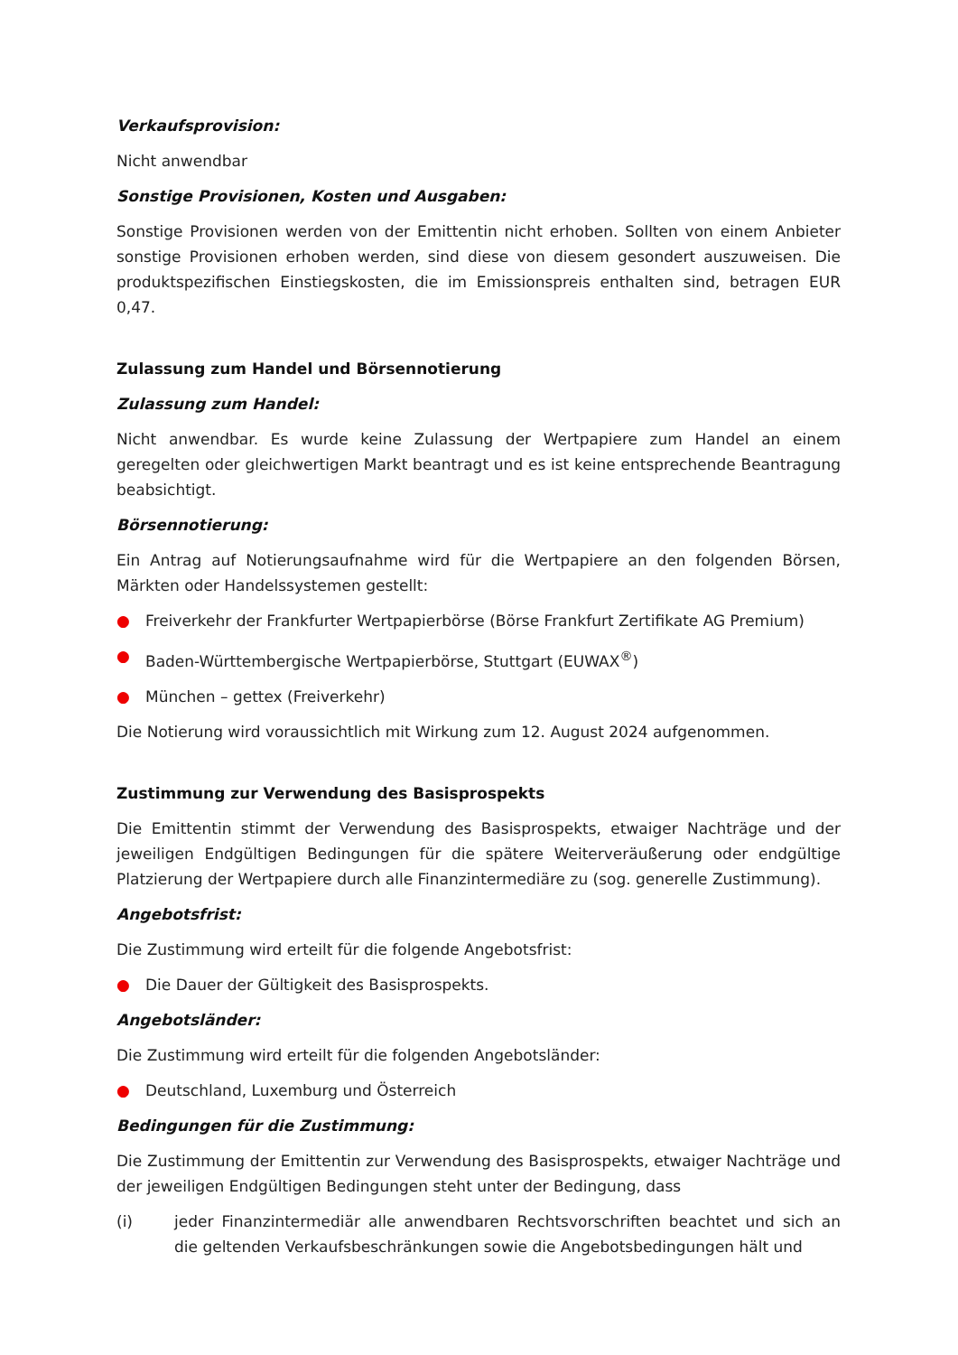Verkaufsprovision:
Nicht anwendbar
Sonstige Provisionen, Kosten und Ausgaben:
Sonstige Provisionen werden von der Emittentin nicht erhoben. Sollten von einem Anbieter sonstige Provisionen erhoben werden, sind diese von diesem gesondert auszuweisen. Die produktspezifischen Einstiegskosten, die im Emissionspreis enthalten sind, betragen EUR 0,47.
Zulassung zum Handel und Börsennotierung
Zulassung zum Handel:
Nicht anwendbar. Es wurde keine Zulassung der Wertpapiere zum Handel an einem geregelten oder gleichwertigen Markt beantragt und es ist keine entsprechende Beantragung beabsichtigt.
Börsennotierung:
Ein Antrag auf Notierungsaufnahme wird für die Wertpapiere an den folgenden Börsen, Märkten oder Handelssystemen gestellt:
● Freiverkehr der Frankfurter Wertpapierbörse (Börse Frankfurt Zertifikate AG Premium)
● Baden-Württembergische Wertpapierbörse, Stuttgart (EUWAX<sup>®</sup>)
● München – gettex (Freiverkehr)
Die Notierung wird voraussichtlich mit Wirkung zum 12. August 2024 aufgenommen.
Zustimmung zur Verwendung des Basisprospekts
Die Emittentin stimmt der Verwendung des Basisprospekts, etwaiger Nachträge und der jeweiligen Endgültigen Bedingungen für die spätere Weiterveräußerung oder endgültige Platzierung der Wertpapiere durch alle Finanzintermediäre zu (sog. generelle Zustimmung).
Angebotsfrist:
Die Zustimmung wird erteilt für die folgende Angebotsfrist:
● Die Dauer der Gültigkeit des Basisprospekts.
Angebotsländer:
Die Zustimmung wird erteilt für die folgenden Angebotsländer:
● Deutschland, Luxemburg und Österreich
Bedingungen für die Zustimmung:
Die Zustimmung der Emittentin zur Verwendung des Basisprospekts, etwaiger Nachträge und der jeweiligen Endgültigen Bedingungen steht unter der Bedingung, dass
(i) jeder Finanzintermediär alle anwendbaren Rechtsvorschriften beachtet und sich an die geltenden Verkaufsbeschränkungen sowie die Angebotsbedingungen hält und